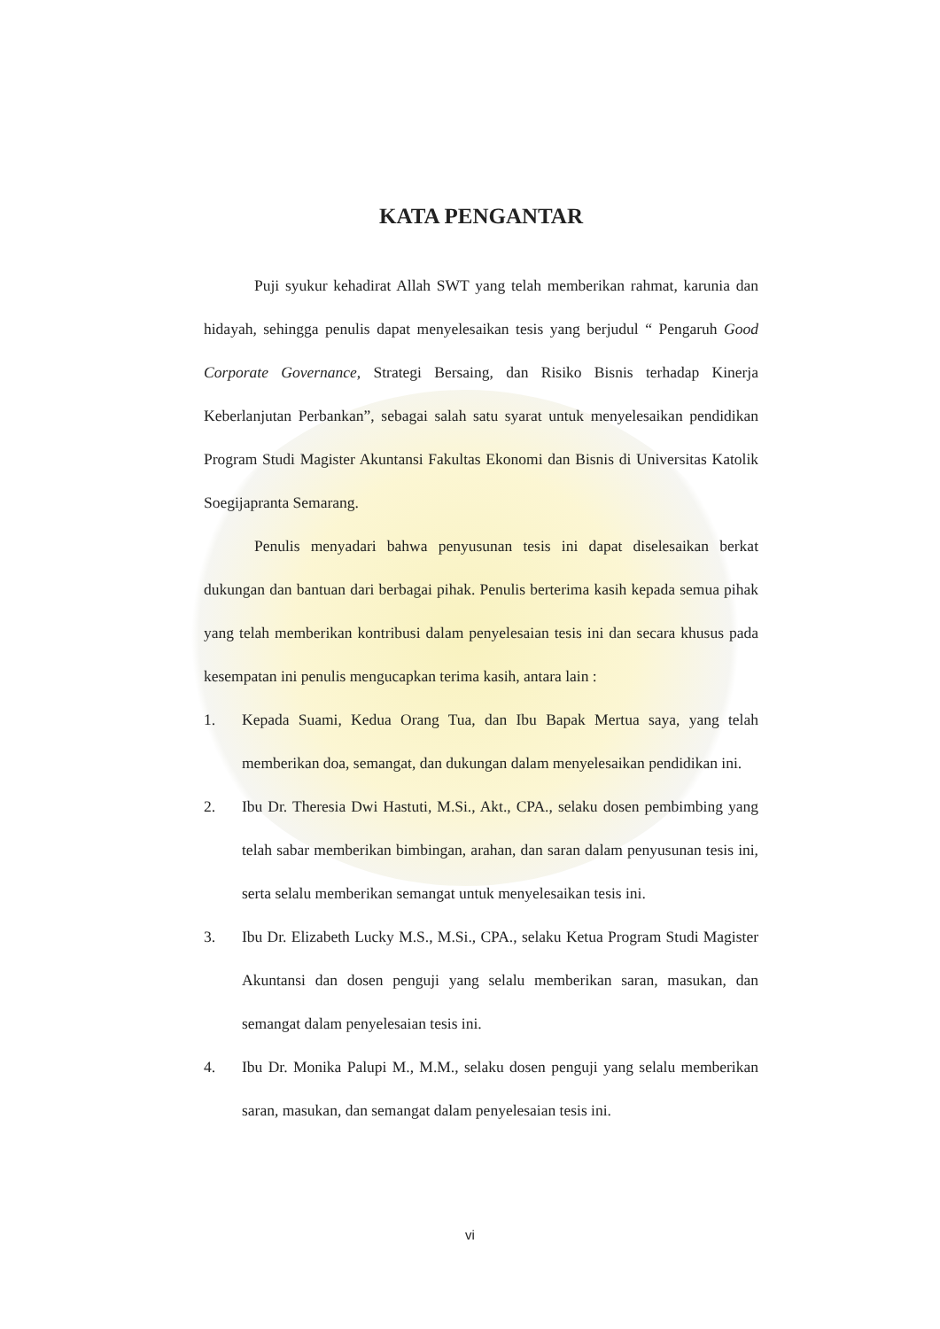KATA PENGANTAR
Puji syukur kehadirat Allah SWT yang telah memberikan rahmat, karunia dan hidayah, sehingga penulis dapat menyelesaikan tesis yang berjudul “ Pengaruh Good Corporate Governance, Strategi Bersaing, dan Risiko Bisnis terhadap Kinerja Keberlanjutan Perbankan”, sebagai salah satu syarat untuk menyelesaikan pendidikan Program Studi Magister Akuntansi Fakultas Ekonomi dan Bisnis di Universitas Katolik Soegijapranta Semarang.
Penulis menyadari bahwa penyusunan tesis ini dapat diselesaikan berkat dukungan dan bantuan dari berbagai pihak. Penulis berterima kasih kepada semua pihak yang telah memberikan kontribusi dalam penyelesaian tesis ini dan secara khusus pada kesempatan ini penulis mengucapkan terima kasih, antara lain :
1. Kepada Suami, Kedua Orang Tua, dan Ibu Bapak Mertua saya, yang telah memberikan doa, semangat, dan dukungan dalam menyelesaikan pendidikan ini.
2. Ibu Dr. Theresia Dwi Hastuti, M.Si., Akt., CPA., selaku dosen pembimbing yang telah sabar memberikan bimbingan, arahan, dan saran dalam penyusunan tesis ini, serta selalu memberikan semangat untuk menyelesaikan tesis ini.
3. Ibu Dr. Elizabeth Lucky M.S., M.Si., CPA., selaku Ketua Program Studi Magister Akuntansi dan dosen penguji yang selalu memberikan saran, masukan, dan semangat dalam penyelesaian tesis ini.
4. Ibu Dr. Monika Palupi M., M.M., selaku dosen penguji yang selalu memberikan saran, masukan, dan semangat dalam penyelesaian tesis ini.
vi